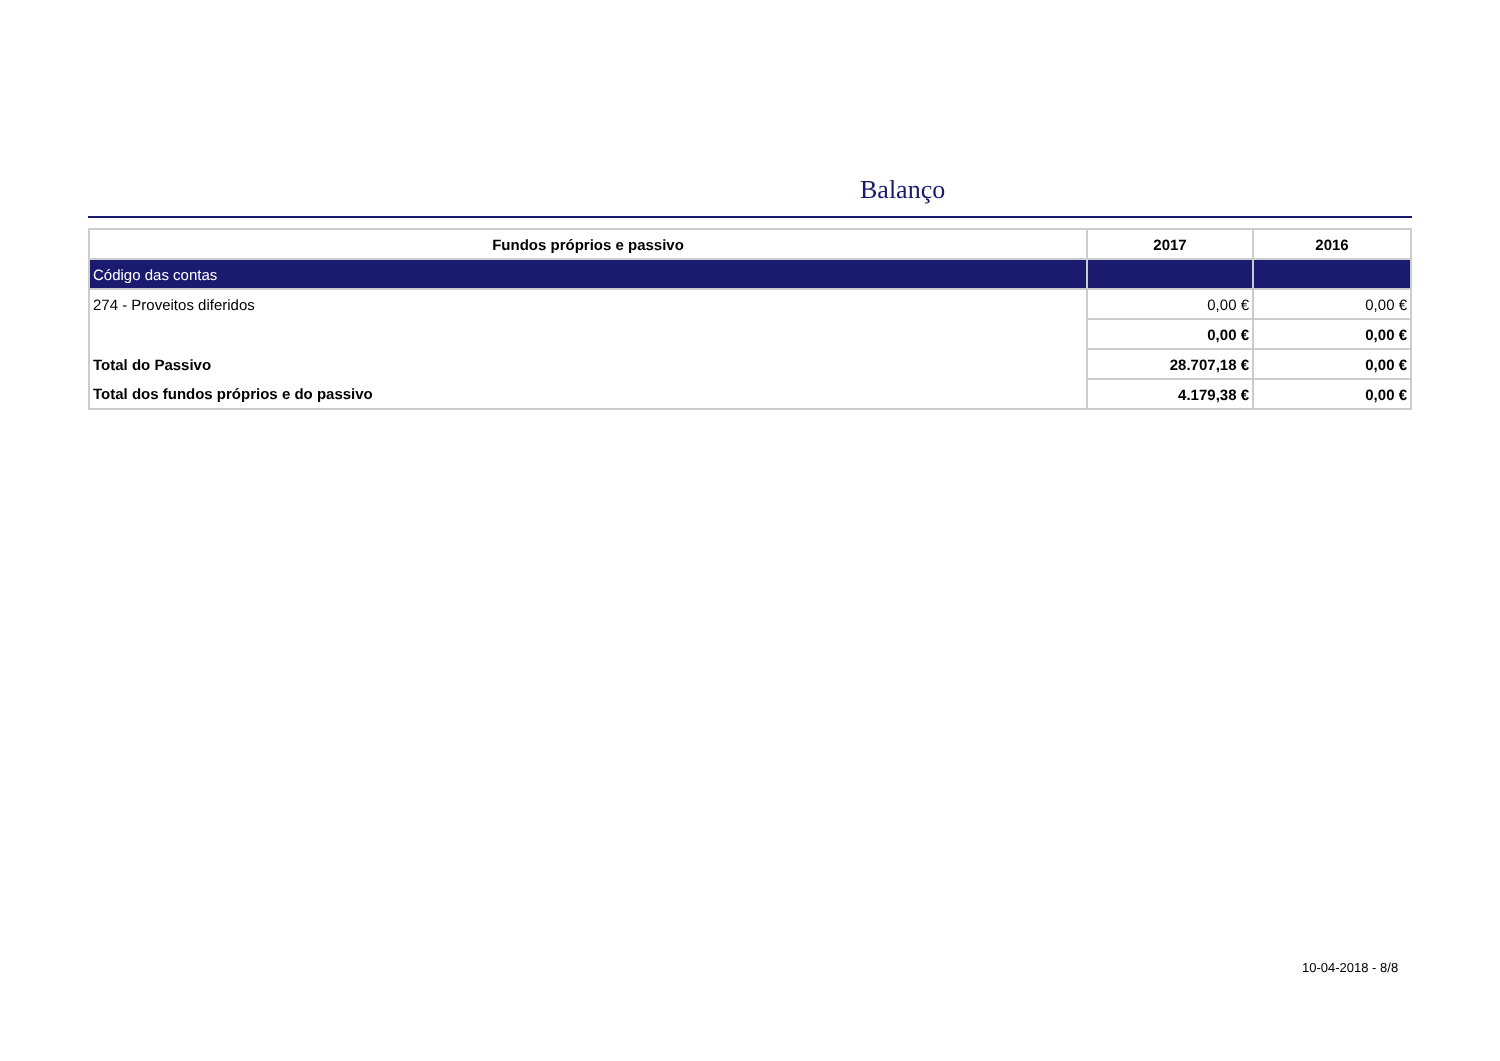Balanço
| Fundos próprios e passivo | 2017 | 2016 |
| --- | --- | --- |
| Código das contas | | |
| 274 - Proveitos diferidos | 0,00 € | 0,00 € |
| | 0,00 € | 0,00 € |
| Total do Passivo | 28.707,18 € | 0,00 € |
| Total dos fundos próprios e do passivo | 4.179,38 € | 0,00 € |
10-04-2018 - 8/8